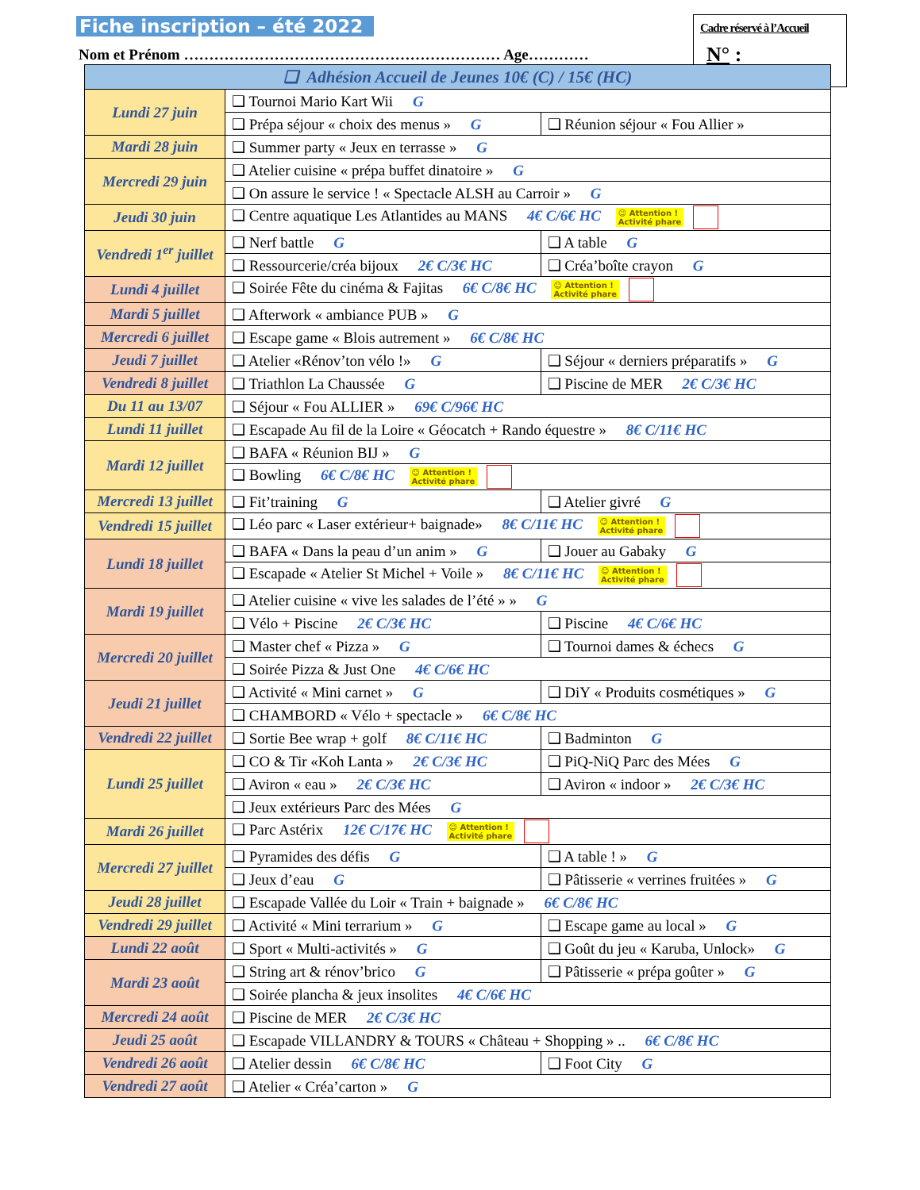Fiche inscription – été 2022
Nom et Prénom ……………………………………………………… Age…………
Cadre réservé à l’Accueil
N° :
| ❑ Adhésion Accueil de Jeunes 10€ (C) / 15€ (HC) | | |
| Lundi 27 juin | ❑ Tournoi Mario Kart Wii G | |
| | ❑ Prépa séjour « choix des menus » G | ❑ Réunion séjour « Fou Allier » |
| Mardi 28 juin | ❑ Summer party « Jeux en terrasse » G | |
| Mercredi 29 juin | ❑ Atelier cuisine « prépa buffet dinatoire » G | |
| | ❑ On assure le service ! « Spectacle ALSH au Carroir » G | |
| Jeudi 30 juin | ❑ Centre aquatique Les Atlantides au MANS 4€ C/6€ HC ☺ Attention ! Activité phare | |
| Vendredi 1<sup>er</sup> juillet | ❑ Nerf battle G | ❑ A table G |
| | ❑ Ressourcerie/créa bijoux 2€ C/3€ HC | ❑ Créa’boîte crayon G |
| Lundi 4 juillet | ❑ Soirée Fête du cinéma & Fajitas 6€ C/8€ HC ☺ Attention ! Activité phare | |
| Mardi 5 juillet | ❑ Afterwork « ambiance PUB » G | |
| Mercredi 6 juillet | ❑ Escape game « Blois autrement » 6€ C/8€ HC | |
| Jeudi 7 juillet | ❑ Atelier «Rénov’ton vélo !» G | ❑ Séjour « derniers préparatifs » G |
| Vendredi 8 juillet | ❑ Triathlon La Chaussée G | ❑ Piscine de MER 2€ C/3€ HC |
| Du 11 au 13/07 | ❑ Séjour « Fou ALLIER » 69€ C/96€ HC | |
| Lundi 11 juillet | ❑ Escapade Au fil de la Loire « Géocatch + Rando équestre » 8€ C/11€ HC | |
| Mardi 12 juillet | ❑ BAFA « Réunion BIJ » G | |
| | ❑ Bowling 6€ C/8€ HC ☺ Attention ! Activité phare | |
| Mercredi 13 juillet | ❑ Fit’training G | ❑ Atelier givré G |
| Vendredi 15 juillet | ❑ Léo parc « Laser extérieur+ baignade» 8€ C/11€ HC ☺ Attention ! Activité phare | |
| Lundi 18 juillet | ❑ BAFA « Dans la peau d’un anim » G | ❑ Jouer au Gabaky G |
| | ❑ Escapade « Atelier St Michel + Voile » 8€ C/11€ HC ☺ Attention ! Activité phare | |
| Mardi 19 juillet | ❑ Atelier cuisine « vive les salades de l’été » » G | |
| | ❑ Vélo + Piscine 2€ C/3€ HC | ❑ Piscine 4€ C/6€ HC |
| Mercredi 20 juillet | ❑ Master chef « Pizza » G | ❑ Tournoi dames & échecs G |
| | ❑ Soirée Pizza & Just One 4€ C/6€ HC | |
| Jeudi 21 juillet | ❑ Activité « Mini carnet » G | ❑ DiY « Produits cosmétiques » G |
| | ❑ CHAMBORD « Vélo + spectacle » 6€ C/8€ HC | |
| Vendredi 22 juillet | ❑ Sortie Bee wrap + golf 8€ C/11€ HC | ❑ Badminton G |
| Lundi 25 juillet | ❑ CO & Tir «Koh Lanta » 2€ C/3€ HC | ❑ PiQ-NiQ Parc des Mées G |
| | ❑ Aviron « eau » 2€ C/3€ HC | ❑ Aviron « indoor » 2€ C/3€ HC |
| | ❑ Jeux extérieurs Parc des Mées G | |
| Mardi 26 juillet | ❑ Parc Astérix 12€ C/17€ HC ☺ Attention ! Activité phare | |
| Mercredi 27 juillet | ❑ Pyramides des défis G | ❑ A table ! » G |
| | ❑ Jeux d’eau G | ❑ Pâtisserie « verrines fruitées » G |
| Jeudi 28 juillet | ❑ Escapade Vallée du Loir « Train + baignade » 6€ C/8€ HC | |
| Vendredi 29 juillet | ❑ Activité « Mini terrarium » G | ❑ Escape game au local » G |
| Lundi 22 août | ❑ Sport « Multi-activités » G | ❑ Goût du jeu « Karuba, Unlock» G |
| Mardi 23 août | ❑ String art & rénov’brico G | ❑ Pâtisserie « prépa goûter » G |
| | ❑ Soirée plancha & jeux insolites 4€ C/6€ HC | |
| Mercredi 24 août | ❑ Piscine de MER 2€ C/3€ HC | |
| Jeudi 25 août | ❑ Escapade VILLANDRY & TOURS « Château + Shopping » .. 6€ C/8€ HC | |
| Vendredi 26 août | ❑ Atelier dessin 6€ C/8€ HC | ❑ Foot City G |
| Vendredi 27 août | ❑ Atelier « Créa’carton » G | |